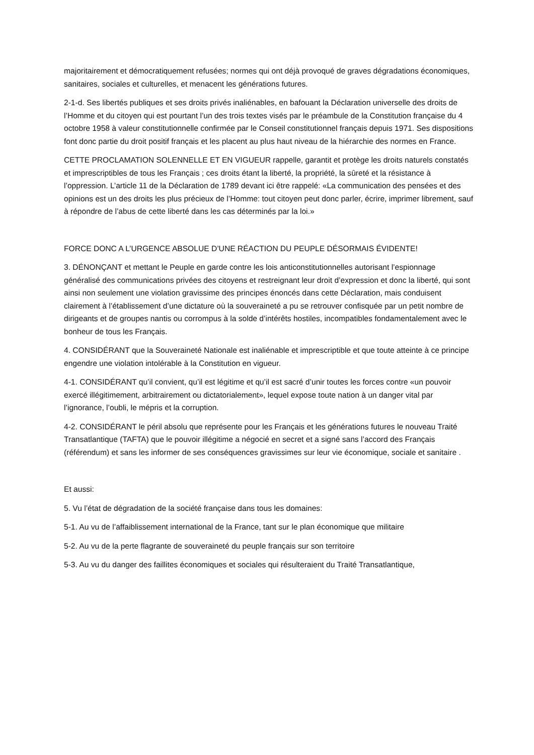majoritairement et démocratiquement refusées; normes qui ont déjà provoqué de graves dégradations économiques, sanitaires, sociales et culturelles, et menacent les générations futures.
2-1-d. Ses libertés publiques et ses droits privés inaliénables, en bafouant la Déclaration universelle des droits de l’Homme et du citoyen qui est pourtant l’un des trois textes visés par le préambule de la Constitution française du 4 octobre 1958 à valeur constitutionnelle confirmée par le Conseil constitutionnel français depuis 1971. Ses dispositions font donc partie du droit positif français et les placent au plus haut niveau de la hiérarchie des normes en France.
CETTE PROCLAMATION SOLENNELLE ET EN VIGUEUR rappelle, garantit et protège les droits naturels constatés et imprescriptibles de tous les Français ; ces droits étant la liberté, la propriété, la sûreté et la résistance à l’oppression. L’article 11 de la Déclaration de 1789 devant ici être rappelé: «La communication des pensées et des opinions est un des droits les plus précieux de l’Homme: tout citoyen peut donc parler, écrire, imprimer librement, sauf à répondre de l’abus de cette liberté dans les cas déterminés par la loi.»
FORCE DONC A L’URGENCE ABSOLUE D’UNE RÉACTION DU PEUPLE DÉSORMAIS ÉVIDENTE!
3. DÉNONÇANT et mettant le Peuple en garde contre les lois anticonstitutionnelles autorisant l’espionnage généralisé des communications privées des citoyens et restreignant leur droit d’expression et donc la liberté, qui sont ainsi non seulement une violation gravissime des principes énoncés dans cette Déclaration, mais conduisent clairement à l’établissement d’une dictature où la souveraineté a pu se retrouver confisquée par un petit nombre de dirigeants et de groupes nantis ou corrompus à la solde d’intérêts hostiles, incompatibles fondamentalement avec le bonheur de tous les Français.
4. CONSIDÉRANT que la Souveraineté Nationale est inaliénable et imprescriptible et que toute atteinte à ce principe engendre une violation intolérable à la Constitution en vigueur.
4-1. CONSIDÉRANT qu’il convient, qu’il est légitime et qu’il est sacré d’unir toutes les forces contre «un pouvoir exercé illégitimement, arbitrairement ou dictatorialement», lequel expose toute nation à un danger vital par l’ignorance, l’oubli, le mépris et la corruption.
4-2. CONSIDÉRANT le péril absolu que représente pour les Français et les générations futures le nouveau Traité Transatlantique (TAFTA) que le pouvoir illégitime a négocié en secret et a signé sans l’accord des Français (référendum) et sans les informer de ses conséquences gravissimes sur leur vie économique, sociale et sanitaire .
Et aussi:
5. Vu l’état de dégradation de la société française dans tous les domaines:
5-1. Au vu de l’affaiblissement international de la France, tant sur le plan économique que militaire
5-2. Au vu de la perte flagrante de souveraineté du peuple français sur son territoire
5-3. Au vu du danger des faillites économiques et sociales qui résulteraient du Traité Transatlantique,